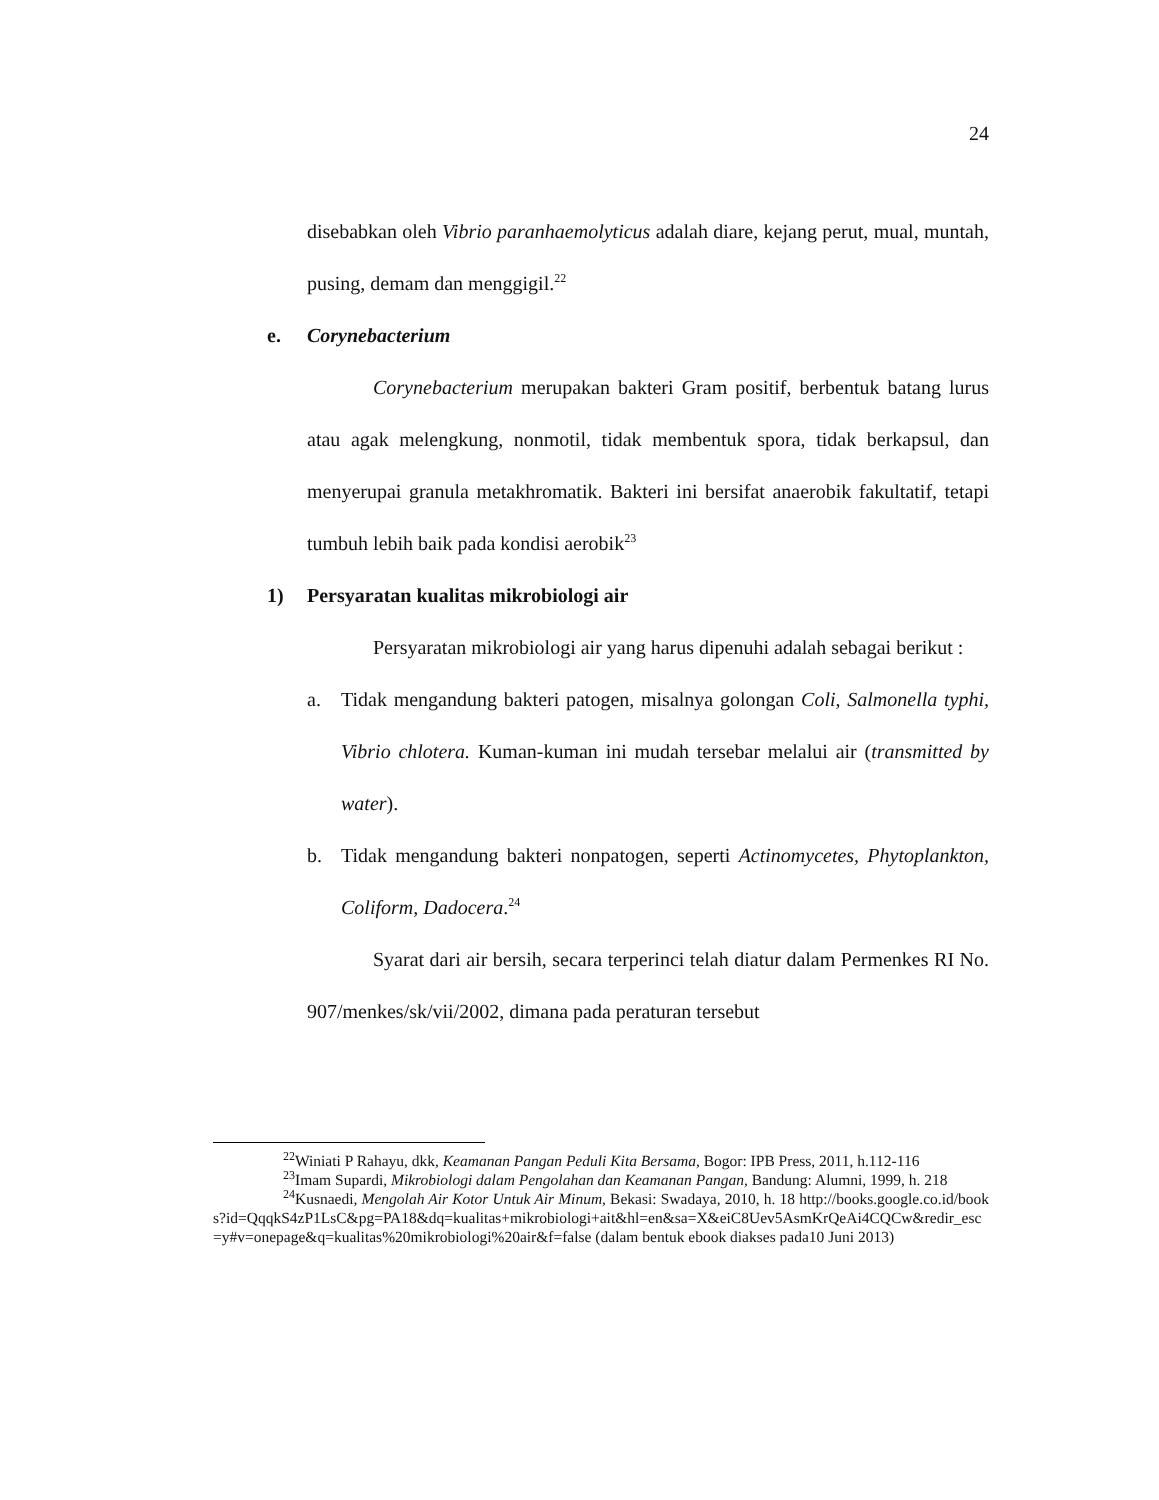24
disebabkan oleh Vibrio paranhaemolyticus adalah diare, kejang perut, mual, muntah, pusing, demam dan menggigil.<sup>22</sup>
e. Corynebacterium
Corynebacterium merupakan bakteri Gram positif, berbentuk batang lurus atau agak melengkung, nonmotil, tidak membentuk spora, tidak berkapsul, dan menyerupai granula metakhromatik. Bakteri ini bersifat anaerobik fakultatif, tetapi tumbuh lebih baik pada kondisi aerobik<sup>23</sup>
1) Persyaratan kualitas mikrobiologi air
Persyaratan mikrobiologi air yang harus dipenuhi adalah sebagai berikut :
a. Tidak mengandung bakteri patogen, misalnya golongan Coli, Salmonella typhi, Vibrio chlotera. Kuman-kuman ini mudah tersebar melalui air (transmitted by water).
b. Tidak mengandung bakteri nonpatogen, seperti Actinomycetes, Phytoplankton, Coliform, Dadocera.<sup>24</sup>
Syarat dari air bersih, secara terperinci telah diatur dalam Permenkes RI No. 907/menkes/sk/vii/2002, dimana pada peraturan tersebut
<sup>22</sup> Winiati P Rahayu, dkk, Keamanan Pangan Peduli Kita Bersama, Bogor: IPB Press, 2011, h.112-116
<sup>23</sup> Imam Supardi, Mikrobiologi dalam Pengolahan dan Keamanan Pangan, Bandung: Alumni, 1999, h. 218
<sup>24</sup> Kusnaedi, Mengolah Air Kotor Untuk Air Minum, Bekasi: Swadaya, 2010, h. 18 http://books.google.co.id/books?id=QqqkS4zP1LsC&pg=PA18&dq=kualitas+mikrobiologi+ait&hl=en&sa=X&eiC8Uev5AsmKrQeAi4CQCw&redir_esc=y#v=onepage&q=kualitas%20mikrobiologi%20air&f=false (dalam bentuk ebook diakses pada10 Juni 2013)